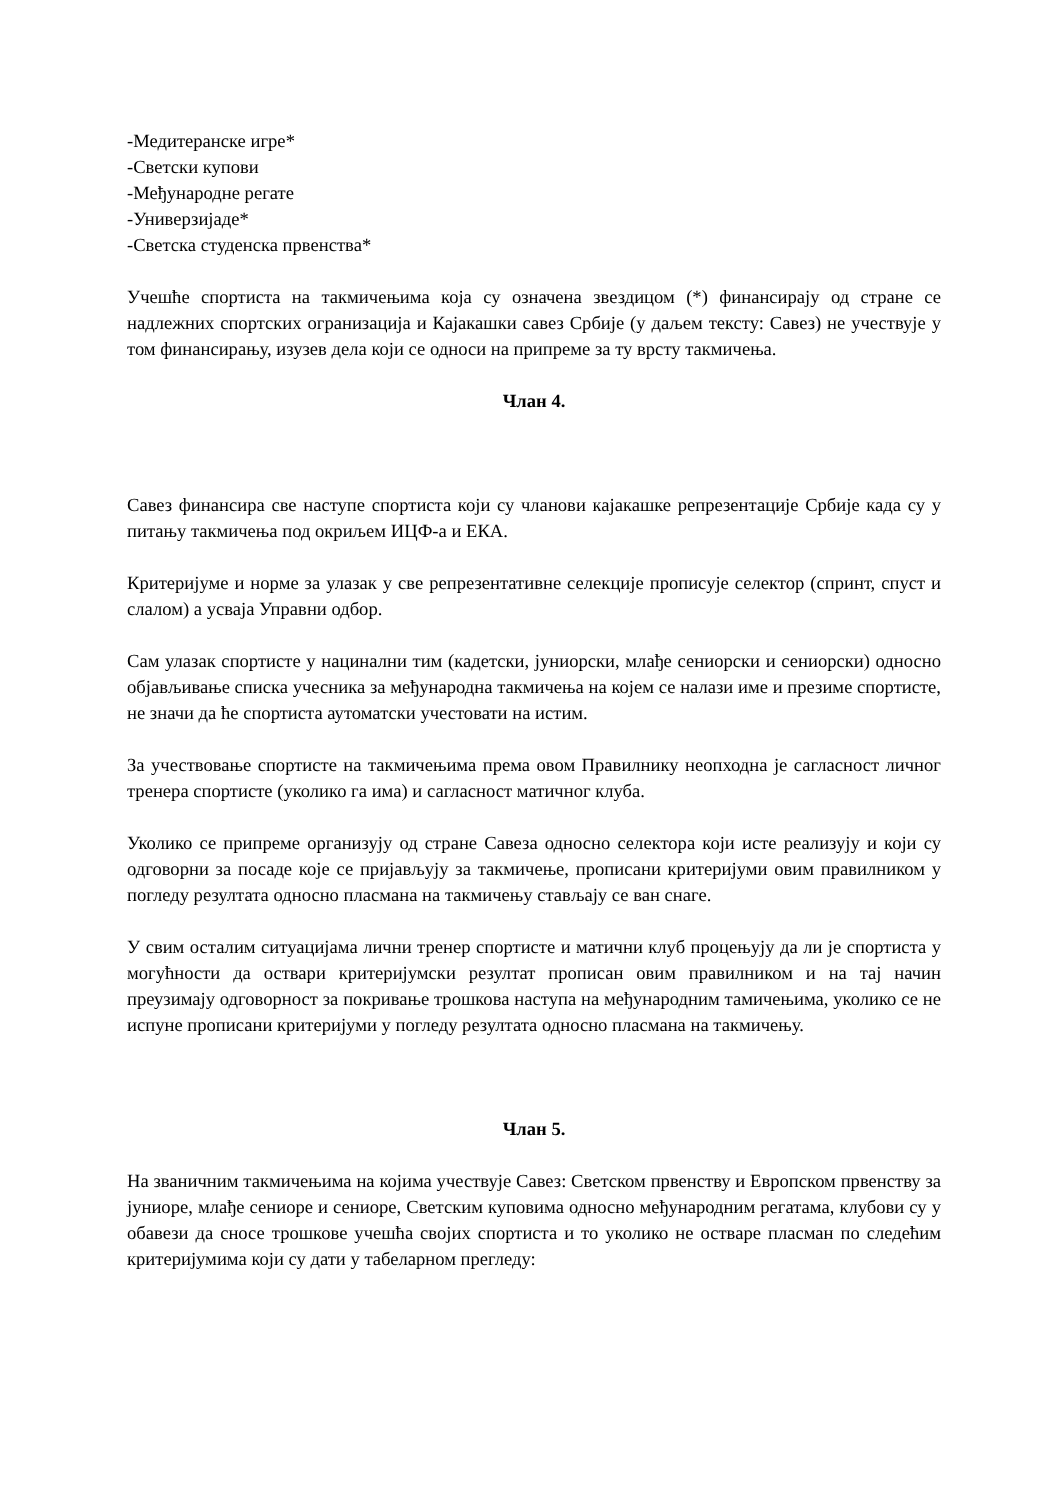-Медитеранске игре*
-Светски купови
-Међународне регате
-Универзијаде*
-Светска студенска првенства*
Учешће спортиста на такмичењима која су означена звездицом (*) финансирају од стране се надлежних спортских огранизација и Кајакашки савез Србије (у даљем тексту: Савез) не учествује у том финансирању, изузев дела који се односи на припреме за ту врсту такмичења.
Члан 4.
Савез финансира све наступе спортиста који су чланови кајакашке репрезентације Србије када су у питању такмичења под окриљем ИЦФ-а и ЕКА.
Критеријуме и норме за улазак у све репрезентативне селекције прописује селектор (спринт, спуст и слалом) а усваја Управни одбор.
Сам улазак спортисте у нацинални тим (кадетски, јуниорски, млађе сениорски и сениорски) односно објављивање списка учесника за међународна такмичења на којем се налази име и презиме спортисте, не значи да ће спортиста аутоматски учестовати на истим.
За учествовање спортисте на такмичењима према овом Правилнику неопходна је сагласност личног тренера спортисте (уколико га има) и сагласност матичног клуба.
Уколико се припреме организују од стране Савеза односно селектора који исте реализују и који су одговорни за посаде које се пријављују за такмичење, прописани критеријуми овим правилником у погледу резултата односно пласмана на такмичењу стављају се ван снаге.
У свим осталим ситуацијама лични тренер спортисте и матични клуб процењују да ли је спортиста у могућности да оствари критеријумски резултат прописан овим правилником и на тај начин преузимају одговорност за покривање трошкова наступа на међународним тамичењима, уколико се не испуне прописани критеријуми у погледу резултата односно пласмана на такмичењу.
Члан 5.
На званичним такмичењима на којима учествује Савез: Светском првенству и Европском првенству за јуниоре, млађе сениоре и сениоре, Светским куповима односно међународним регатама, клубови су у обавези да сносе трошкове учешћа својих спортиста и то уколико не остваре пласман по следећим критеријумима који су дати у табеларном прегледу: